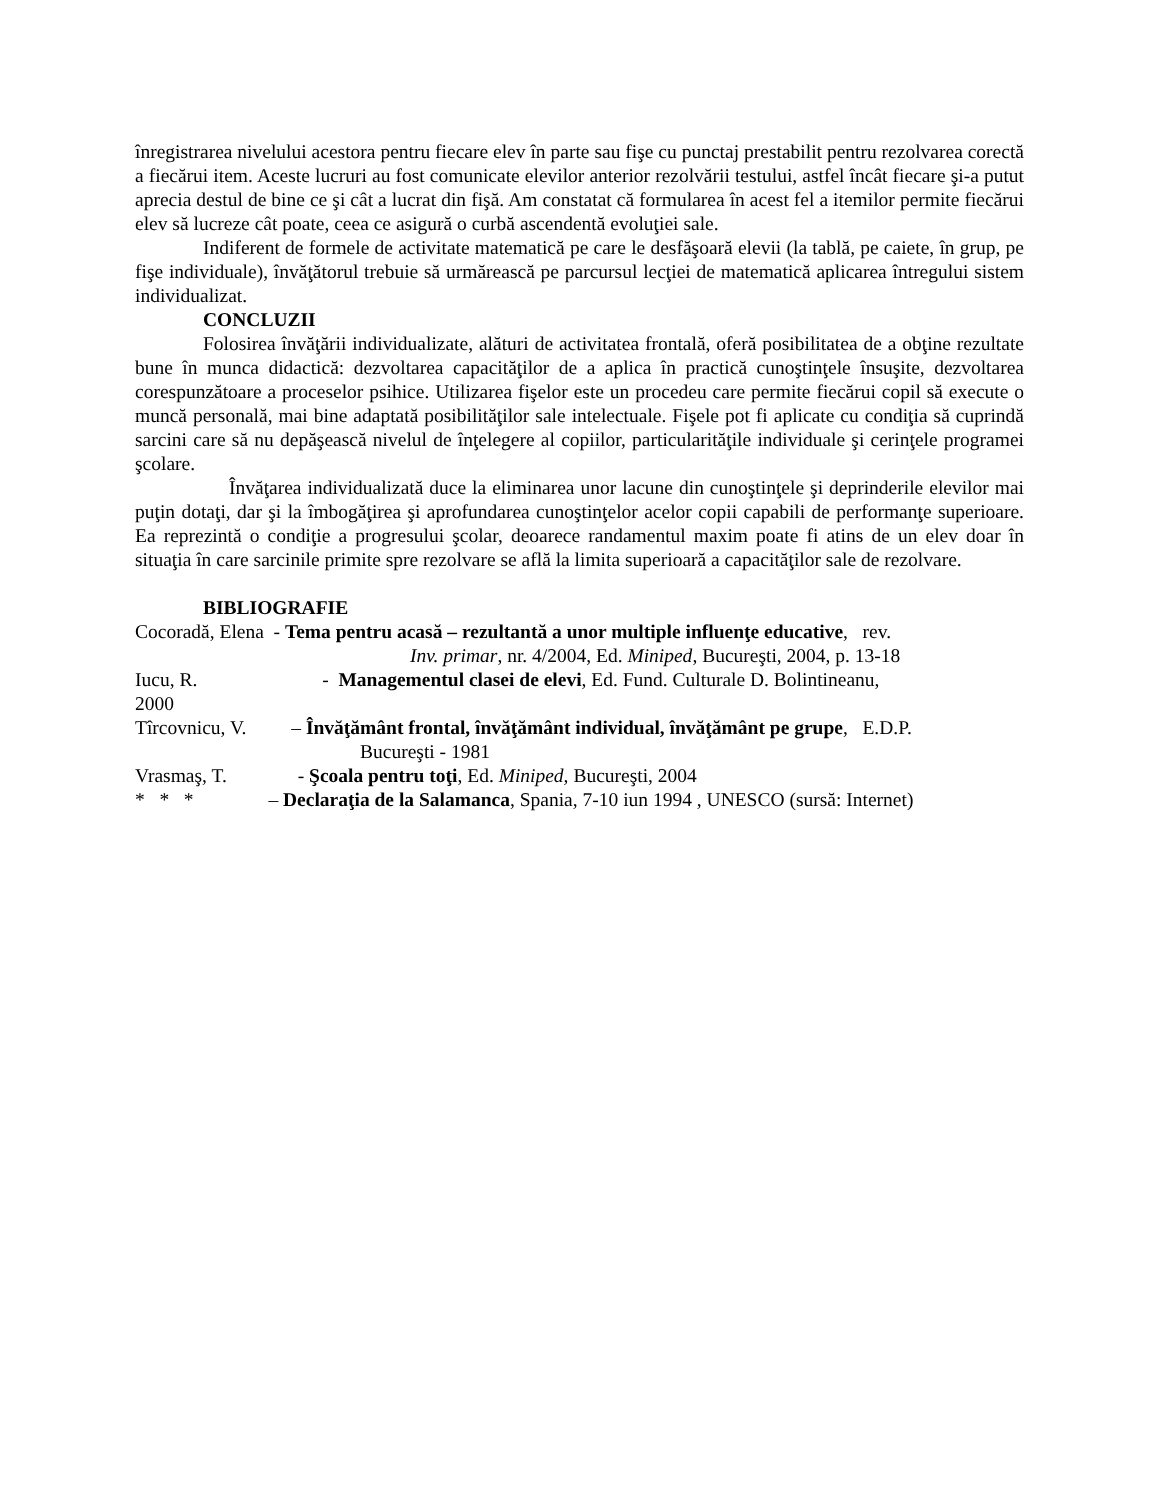înregistrarea nivelului acestora pentru fiecare elev în parte sau fişe cu punctaj prestabilit pentru rezolvarea corectă a fiecărui item. Aceste lucruri au fost comunicate elevilor anterior rezolvării testului, astfel încât fiecare şi-a putut aprecia destul de bine ce şi cât a lucrat din fişă. Am constatat că formularea în acest fel a itemilor permite fiecărui elev să lucreze cât poate, ceea ce asigură o curbă ascendentă evoluţiei sale.
Indiferent de formele de activitate matematică pe care le desfăşoară elevii (la tablă, pe caiete, în grup, pe fişe individuale), învăţătorul trebuie să urmărească pe parcursul lecţiei de matematică aplicarea întregului sistem individualizat.
CONCLUZII
Folosirea învăţării individualizate, alături de activitatea frontală, oferă posibilitatea de a obţine rezultate bune în munca didactică: dezvoltarea capacităţilor de a aplica în practică cunoştinţele însuşite, dezvoltarea corespunzătoare a proceselor psihice. Utilizarea fişelor este un procedeu care permite fiecărui copil să execute o muncă personală, mai bine adaptată posibilităţilor sale intelectuale. Fişele pot fi aplicate cu condiţia să cuprindă sarcini care să nu depăşească nivelul de înţelegere al copiilor, particularităţile individuale şi cerinţele programei şcolare.
Învăţarea individualizată duce la eliminarea unor lacune din cunoştinţele şi deprinderile elevilor mai puţin dotaţi, dar şi la îmbogăţirea şi aprofundarea cunoştinţelor acelor copii capabili de performanţe superioare. Ea reprezintă o condiţie a progresului şcolar, deoarece randamentul maxim poate fi atins de un elev doar în situaţia în care sarcinile primite spre rezolvare se află la limita superioară a capacităţilor sale de rezolvare.
BIBLIOGRAFIE
Cocoradă, Elena - Tema pentru acasă – rezultantă a unor multiple influenţe educative, rev.
Inv. primar, nr. 4/2004, Ed. Miniped, Bucureşti, 2004, p. 13-18
Iucu, R. - Managementul clasei de elevi, Ed. Fund. Culturale D. Bolintineanu,
2000
Tîrcovnicu, V. – Învăţământ frontal, învăţământ individual, învăţământ pe grupe, E.D.P.
Bucureşti - 1981
Vrasmaş, T. - Şcoala pentru toţi, Ed. Miniped, Bucureşti, 2004
* * * – Declaraţia de la Salamanca, Spania, 7-10 iun 1994 , UNESCO (sursă: Internet)